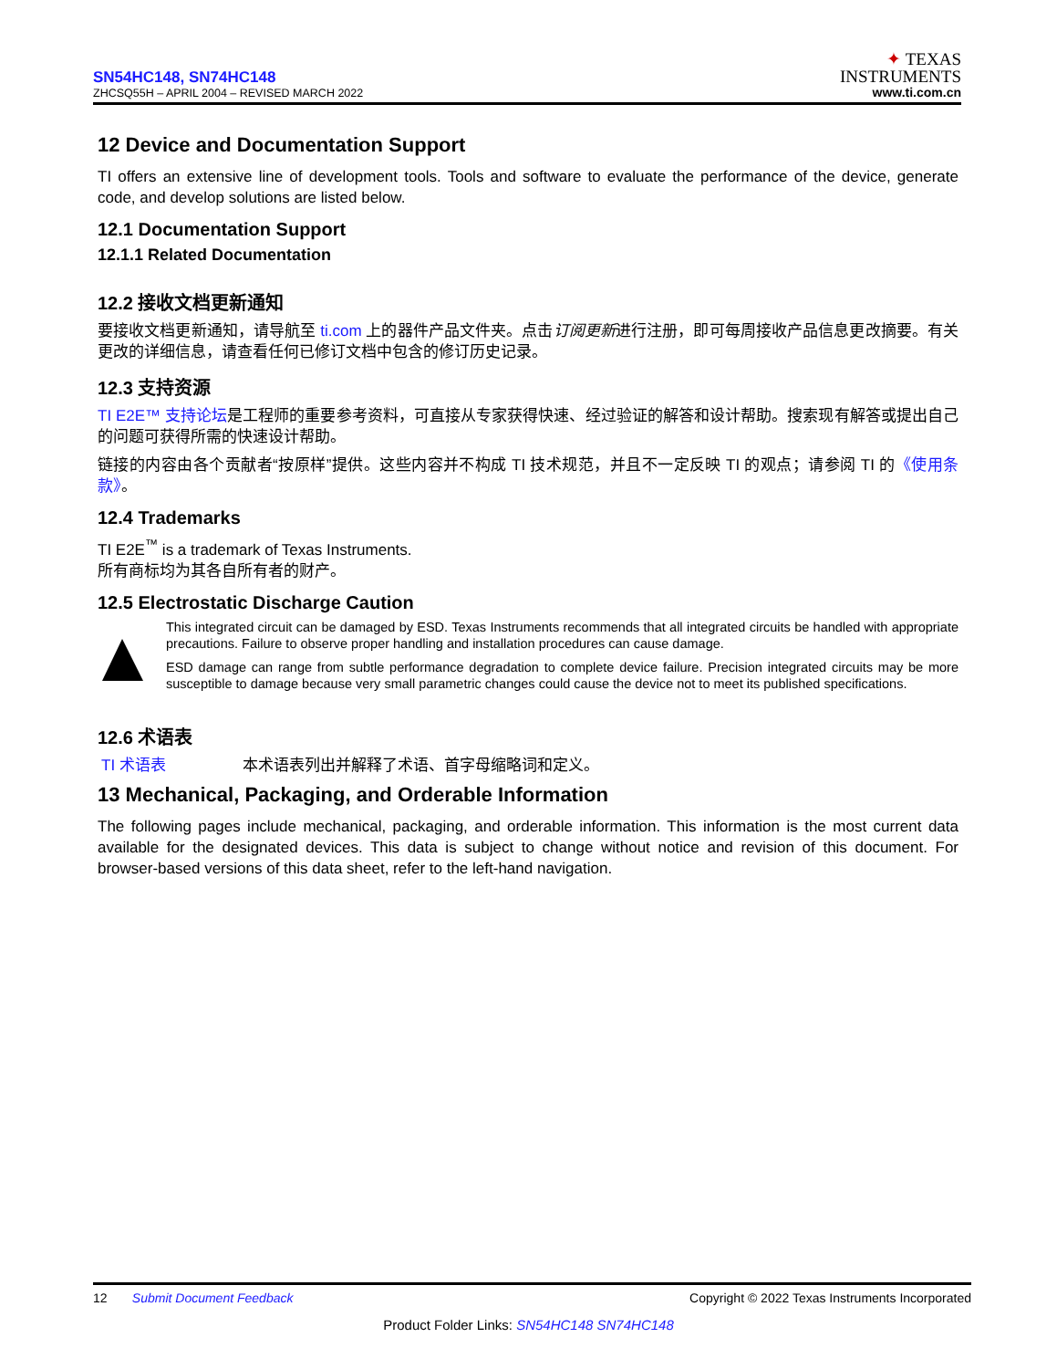SN54HC148, SN74HC148
ZHCSQ55H – APRIL 2004 – REVISED MARCH 2022
✦ TEXAS
INSTRUMENTS
www.ti.com.cn
12 Device and Documentation Support
TI offers an extensive line of development tools. Tools and software to evaluate the performance of the device, generate code, and develop solutions are listed below.
12.1 Documentation Support
12.1.1 Related Documentation
12.2 接收文档更新通知
要接收文档更新通知，请导航至 ti.com 上的器件产品文件夹。点击订阅更新进行注册，即可每周接收产品信息更改摘要。有关更改的详细信息，请查看任何已修订文档中包含的修订历史记录。
12.3 支持资源
TI E2E™ 支持论坛是工程师的重要参考资料，可直接从专家获得快速、经过验证的解答和设计帮助。搜索现有解答或提出自己的问题可获得所需的快速设计帮助。
链接的内容由各个贡献者“按原样”提供。这些内容并不构成 TI 技术规范，并且不一定反映 TI 的观点；请参阅 TI 的《使用条款》。
12.4 Trademarks
TI E2E<sup>™</sup> is a trademark of Texas Instruments.
所有商标均为其各自所有者的财产。
12.5 Electrostatic Discharge Caution
This integrated circuit can be damaged by ESD. Texas Instruments recommends that all integrated circuits be handled with appropriate precautions. Failure to observe proper handling and installation procedures can cause damage.
ESD damage can range from subtle performance degradation to complete device failure. Precision integrated circuits may be more susceptible to damage because very small parametric changes could cause the device not to meet its published specifications.
12.6 术语表
TI 术语表 本术语表列出并解释了术语、首字母缩略词和定义。
13 Mechanical, Packaging, and Orderable Information
The following pages include mechanical, packaging, and orderable information. This information is the most current data available for the designated devices. This data is subject to change without notice and revision of this document. For browser-based versions of this data sheet, refer to the left-hand navigation.
12 Submit Document Feedback
Copyright © 2022 Texas Instruments Incorporated
Product Folder Links: SN54HC148 SN74HC148